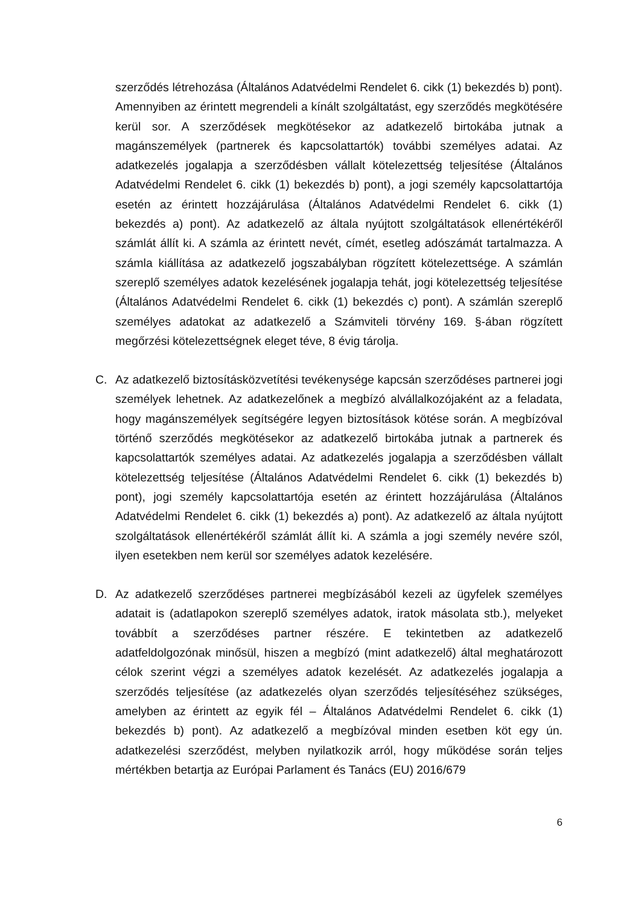szerződés létrehozása (Általános Adatvédelmi Rendelet 6. cikk (1) bekezdés b) pont). Amennyiben az érintett megrendeli a kínált szolgáltatást, egy szerződés megkötésére kerül sor. A szerződések megkötésekor az adatkezelő birtokába jutnak a magánszemélyek (partnerek és kapcsolattartók) további személyes adatai. Az adatkezelés jogalapja a szerződésben vállalt kötelezettség teljesítése (Általános Adatvédelmi Rendelet 6. cikk (1) bekezdés b) pont), a jogi személy kapcsolattartója esetén az érintett hozzájárulása (Általános Adatvédelmi Rendelet 6. cikk (1) bekezdés a) pont). Az adatkezelő az általa nyújtott szolgáltatások ellenértékéről számlát állít ki. A számla az érintett nevét, címét, esetleg adószámát tartalmazza. A számla kiállítása az adatkezelő jogszabályban rögzített kötelezettsége. A számlán szereplő személyes adatok kezelésének jogalapja tehát, jogi kötelezettség teljesítése (Általános Adatvédelmi Rendelet 6. cikk (1) bekezdés c) pont). A számlán szereplő személyes adatokat az adatkezelő a Számviteli törvény 169. §-ában rögzített megőrzési kötelezettségnek eleget téve, 8 évig tárolja.
C. Az adatkezelő biztosításközvetítési tevékenysége kapcsán szerződéses partnerei jogi személyek lehetnek. Az adatkezelőnek a megbízó alvállalkozójaként az a feladata, hogy magánszemélyek segítségére legyen biztosítások kötése során. A megbízóval történő szerződés megkötésekor az adatkezelő birtokába jutnak a partnerek és kapcsolattartók személyes adatai. Az adatkezelés jogalapja a szerződésben vállalt kötelezettség teljesítése (Általános Adatvédelmi Rendelet 6. cikk (1) bekezdés b) pont), jogi személy kapcsolattartója esetén az érintett hozzájárulása (Általános Adatvédelmi Rendelet 6. cikk (1) bekezdés a) pont). Az adatkezelő az általa nyújtott szolgáltatások ellenértékéről számlát állít ki. A számla a jogi személy nevére szól, ilyen esetekben nem kerül sor személyes adatok kezelésére.
D. Az adatkezelő szerződéses partnerei megbízásából kezeli az ügyfelek személyes adatait is (adatlapokon szereplő személyes adatok, iratok másolata stb.), melyeket továbbít a szerződéses partner részére. E tekintetben az adatkezelő adatfeldolgozónak minősül, hiszen a megbízó (mint adatkezelő) által meghatározott célok szerint végzi a személyes adatok kezelését. Az adatkezelés jogalapja a szerződés teljesítése (az adatkezelés olyan szerződés teljesítéséhez szükséges, amelyben az érintett az egyik fél – Általános Adatvédelmi Rendelet 6. cikk (1) bekezdés b) pont). Az adatkezelő a megbízóval minden esetben köt egy ún. adatkezelési szerződést, melyben nyilatkozik arról, hogy működése során teljes mértékben betartja az Európai Parlament és Tanács (EU) 2016/679
6